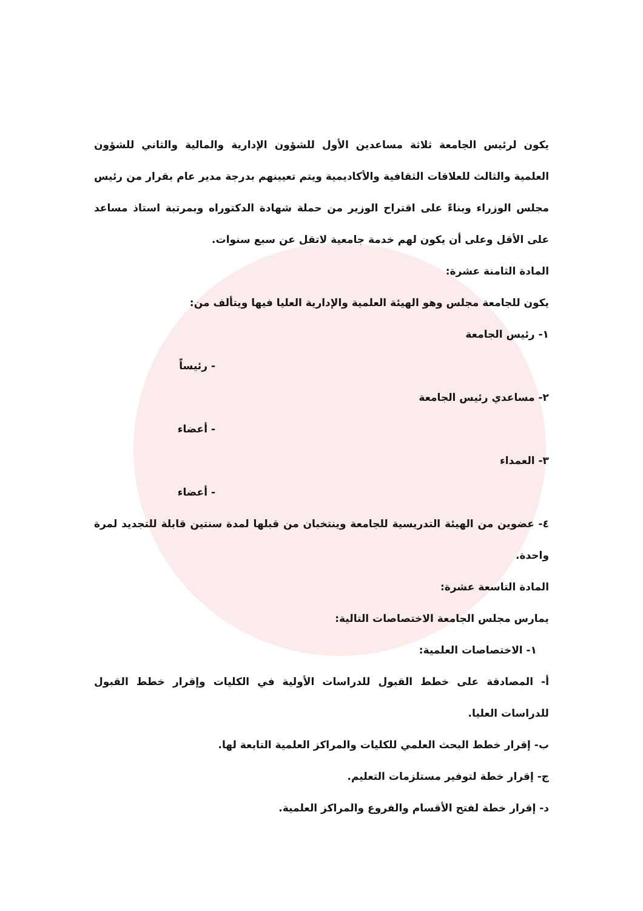يكون لرئيس الجامعة ثلاثة مساعدين الأول للشؤون الإدارية والمالية والثاني للشؤون العلمية والثالث للعلاقات الثقافية والأكاديمية ويتم تعيينهم بدرجة مدير عام بقرار من رئيس مجلس الوزراء وبناءً على اقتراح الوزير من حملة شهادة الدكتوراه وبمرتبة استاذ مساعد على الأقل وعلى أن يكون لهم خدمة جامعية لاتقل عن سبع سنوات.
المادة الثامنة عشرة:
يكون للجامعة مجلس وهو الهيئة العلمية والإدارية العليا فيها ويتألف من:
١- رئيس الجامعة
- رئيساً
٢- مساعدي رئيس الجامعة
- أعضاء
٣- العمداء
- أعضاء
٤- عضوين من الهيئة التدريسية للجامعة وينتخبان من قبلها لمدة سنتين قابلة للتجديد لمرة واحدة.
المادة التاسعة عشرة:
يمارس مجلس الجامعة الاختصاصات التالية:
١- الاختصاصات العلمية:
أ- المصادقة على خطط القبول للدراسات الأولية في الكليات وإقرار خطط القبول للدراسات العليا.
ب- إقرار خطط البحث العلمي للكليات والمراكز العلمية التابعة لها.
ج- إقرار خطة لتوفير مستلزمات التعليم.
د- إقرار خطة لفتح الأقسام والفروع والمراكز العلمية.